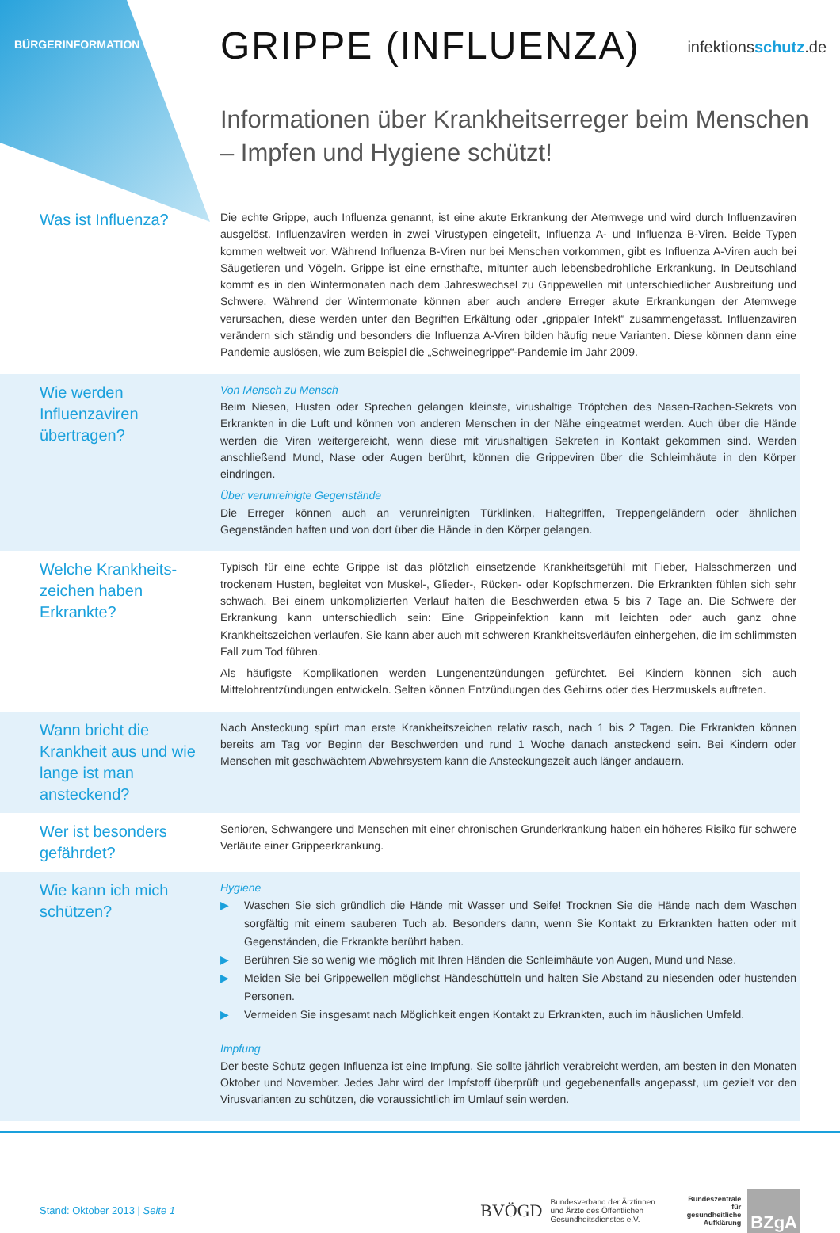BÜRGERINFORMATION
GRIPPE (INFLUENZA)
infektionsschutz.de
Informationen über Krankheitserreger beim Menschen
– Impfen und Hygiene schützt!
Was ist Influenza?
Die echte Grippe, auch Influenza genannt, ist eine akute Erkrankung der Atemwege und wird durch Influenzaviren ausgelöst. Influenzaviren werden in zwei Virustypen eingeteilt, Influenza A- und Influenza B-Viren. Beide Typen kommen weltweit vor. Während Influenza B-Viren nur bei Menschen vorkommen, gibt es Influenza A-Viren auch bei Säugetieren und Vögeln. Grippe ist eine ernsthafte, mitunter auch lebensbedrohliche Erkrankung. In Deutschland kommt es in den Wintermonaten nach dem Jahreswechsel zu Grippewellen mit unterschiedlicher Ausbreitung und Schwere. Während der Wintermonate können aber auch andere Erreger akute Erkrankungen der Atemwege verursachen, diese werden unter den Begriffen Erkältung oder „grippaler Infekt“ zusammengefasst. Influenzaviren verändern sich ständig und besonders die Influenza A-Viren bilden häufig neue Varianten. Diese können dann eine Pandemie auslösen, wie zum Beispiel die „Schweinegrippe“-Pandemie im Jahr 2009.
Wie werden Influenzaviren übertragen?
Von Mensch zu Mensch
Beim Niesen, Husten oder Sprechen gelangen kleinste, virushaltige Tröpfchen des Nasen-Rachen-Sekrets von Erkrankten in die Luft und können von anderen Menschen in der Nähe eingeatmet werden. Auch über die Hände werden die Viren weitergereicht, wenn diese mit virushaltigen Sekreten in Kontakt gekommen sind. Werden anschließend Mund, Nase oder Augen berührt, können die Grippeviren über die Schleimhäute in den Körper eindringen.
Über verunreinigte Gegenstände
Die Erreger können auch an verunreinigten Türklinken, Haltegriffen, Treppengeländern oder ähnlichen Gegenständen haften und von dort über die Hände in den Körper gelangen.
Welche Krankheits-zeichen haben Erkrankte?
Typisch für eine echte Grippe ist das plötzlich einsetzende Krankheitsgefühl mit Fieber, Halsschmerzen und trockenem Husten, begleitet von Muskel-, Glieder-, Rücken- oder Kopfschmerzen. Die Erkrankten fühlen sich sehr schwach. Bei einem unkomplizierten Verlauf halten die Beschwerden etwa 5 bis 7 Tage an. Die Schwere der Erkrankung kann unterschiedlich sein: Eine Grippeinfektion kann mit leichten oder auch ganz ohne Krankheitszeichen verlaufen. Sie kann aber auch mit schweren Krankheitsverläufen einhergehen, die im schlimmsten Fall zum Tod führen.
Als häufigste Komplikationen werden Lungenentzündungen gefürchtet. Bei Kindern können sich auch Mittelohrentzündungen entwickeln. Selten können Entzündungen des Gehirns oder des Herzmuskels auftreten.
Wann bricht die Krankheit aus und wie lange ist man ansteckend?
Nach Ansteckung spürt man erste Krankheitszeichen relativ rasch, nach 1 bis 2 Tagen. Die Erkrankten können bereits am Tag vor Beginn der Beschwerden und rund 1 Woche danach ansteckend sein. Bei Kindern oder Menschen mit geschwächtem Abwehrsystem kann die Ansteckungszeit auch länger andauern.
Wer ist besonders gefährdet?
Senioren, Schwangere und Menschen mit einer chronischen Grunderkrankung haben ein höheres Risiko für schwere Verläufe einer Grippeerkrankung.
Wie kann ich mich schützen?
Hygiene
▶ Waschen Sie sich gründlich die Hände mit Wasser und Seife! Trocknen Sie die Hände nach dem Waschen sorgfältig mit einem sauberen Tuch ab. Besonders dann, wenn Sie Kontakt zu Erkrankten hatten oder mit Gegenständen, die Erkrankte berührt haben.
▶ Berühren Sie so wenig wie möglich mit Ihren Händen die Schleimhäute von Augen, Mund und Nase.
▶ Meiden Sie bei Grippewellen möglichst Händeschütteln und halten Sie Abstand zu niesenden oder hustenden Personen.
▶ Vermeiden Sie insgesamt nach Möglichkeit engen Kontakt zu Erkrankten, auch im häuslichen Umfeld.
Impfung
Der beste Schutz gegen Influenza ist eine Impfung. Sie sollte jährlich verabreicht werden, am besten in den Monaten Oktober und November. Jedes Jahr wird der Impfstoff überprüft und gegebenenfalls angepasst, um gezielt vor den Virusvarianten zu schützen, die voraussichtlich im Umlauf sein werden.
Stand: Oktober 2013 | Seite 1
BVÖGD
Bundesverband der Ärztinnen
und Ärzte des Öffentlichen
Gesundheitsdienstes e.V.
Bundeszentrale
für
gesundheitliche
Aufklärung
BZgA